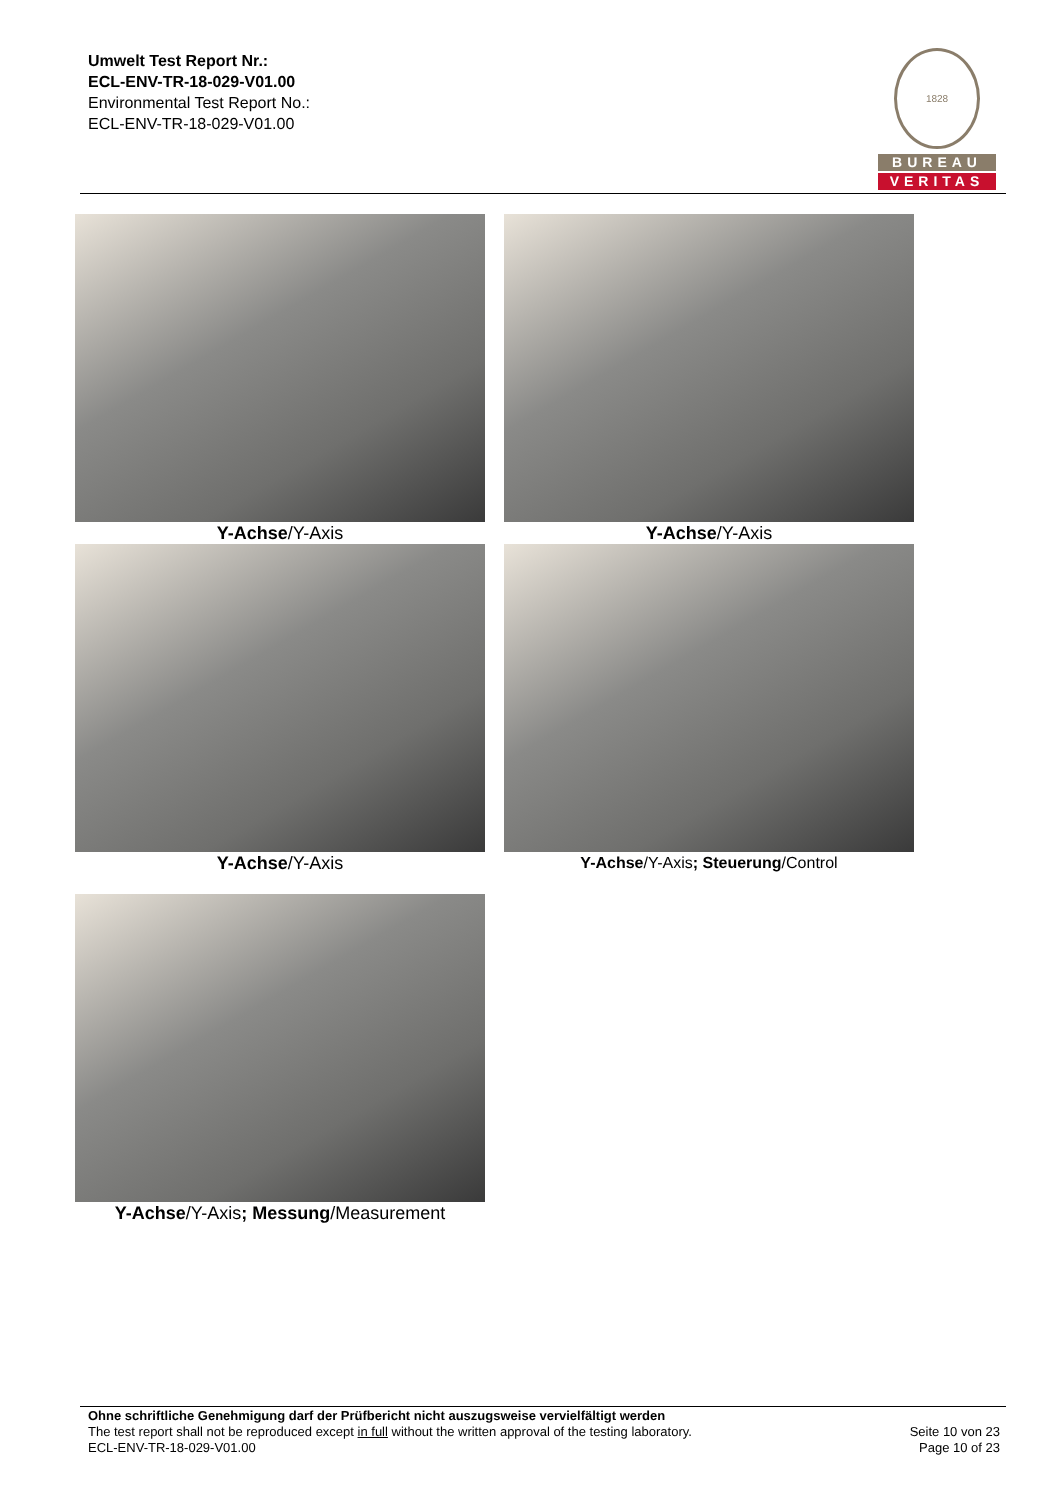Umwelt Test Report Nr.:
ECL-ENV-TR-18-029-V01.00
Environmental Test Report No.:
ECL-ENV-TR-18-029-V01.00
1828
BUREAU
VERITAS
Y-Achse/Y-Axis Y-Achse/Y-Axis
Y-Achse/Y-Axis Y-Achse/Y-Axis; Steuerung/Control
Y-Achse/Y-Axis; Messung/Measurement
Ohne schriftliche Genehmigung darf der Prüfbericht nicht auszugsweise vervielfältigt werden
The test report shall not be reproduced except in full without the written approval of the testing laboratory.
ECL-ENV-TR-18-029-V01.00
Seite 10 von 23
Page 10 of 23